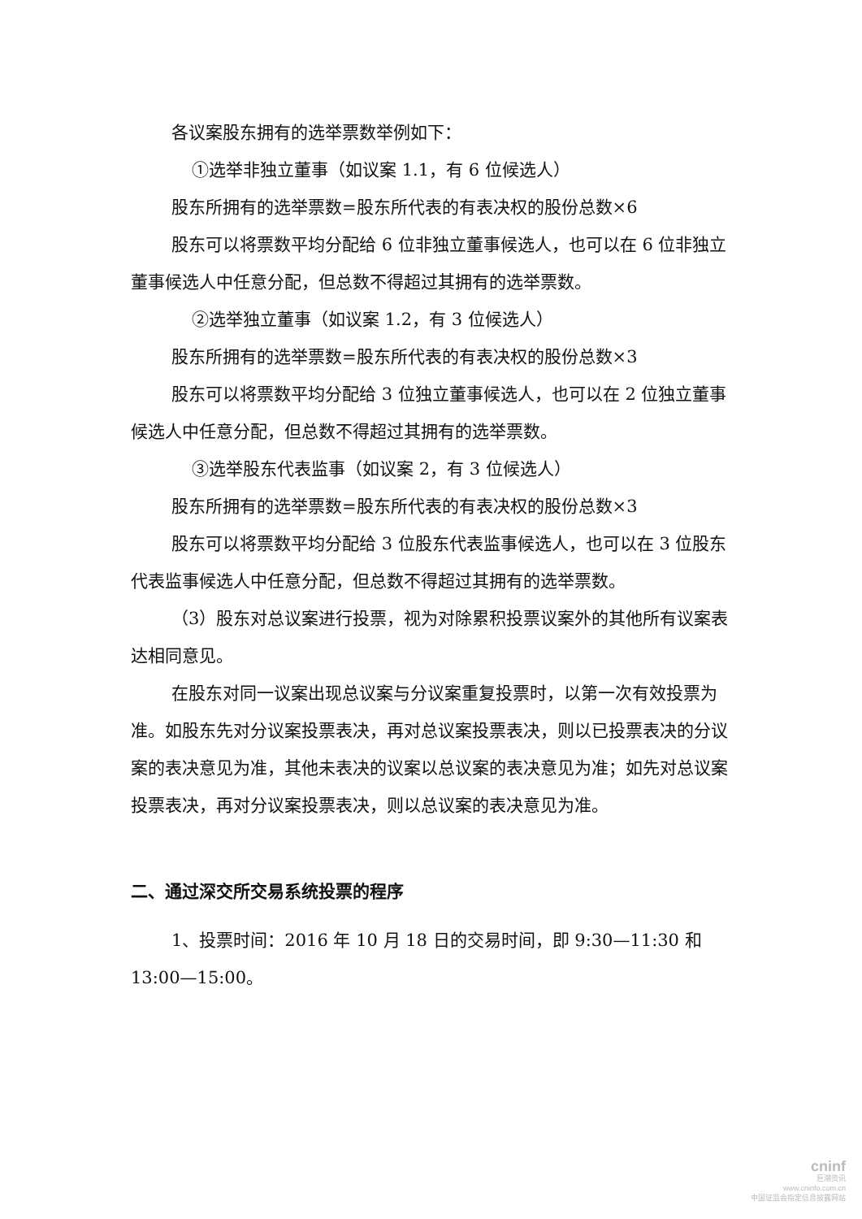各议案股东拥有的选举票数举例如下：
①选举非独立董事（如议案 1.1，有 6 位候选人）
股东所拥有的选举票数=股东所代表的有表决权的股份总数×6
股东可以将票数平均分配给 6 位非独立董事候选人，也可以在 6 位非独立董事候选人中任意分配，但总数不得超过其拥有的选举票数。
②选举独立董事（如议案 1.2，有 3 位候选人）
股东所拥有的选举票数=股东所代表的有表决权的股份总数×3
股东可以将票数平均分配给 3 位独立董事候选人，也可以在 2 位独立董事候选人中任意分配，但总数不得超过其拥有的选举票数。
③选举股东代表监事（如议案 2，有 3 位候选人）
股东所拥有的选举票数=股东所代表的有表决权的股份总数×3
股东可以将票数平均分配给 3 位股东代表监事候选人，也可以在 3 位股东代表监事候选人中任意分配，但总数不得超过其拥有的选举票数。
（3）股东对总议案进行投票，视为对除累积投票议案外的其他所有议案表达相同意见。
在股东对同一议案出现总议案与分议案重复投票时，以第一次有效投票为准。如股东先对分议案投票表决，再对总议案投票表决，则以已投票表决的分议案的表决意见为准，其他未表决的议案以总议案的表决意见为准；如先对总议案投票表决，再对分议案投票表决，则以总议案的表决意见为准。
二、通过深交所交易系统投票的程序
1、投票时间：2016 年 10 月 18 日的交易时间，即 9:30—11:30 和 13:00—15:00。
cninf
巨潮资讯
www.cninfo.com.cn
中国证监会指定信息披露网站